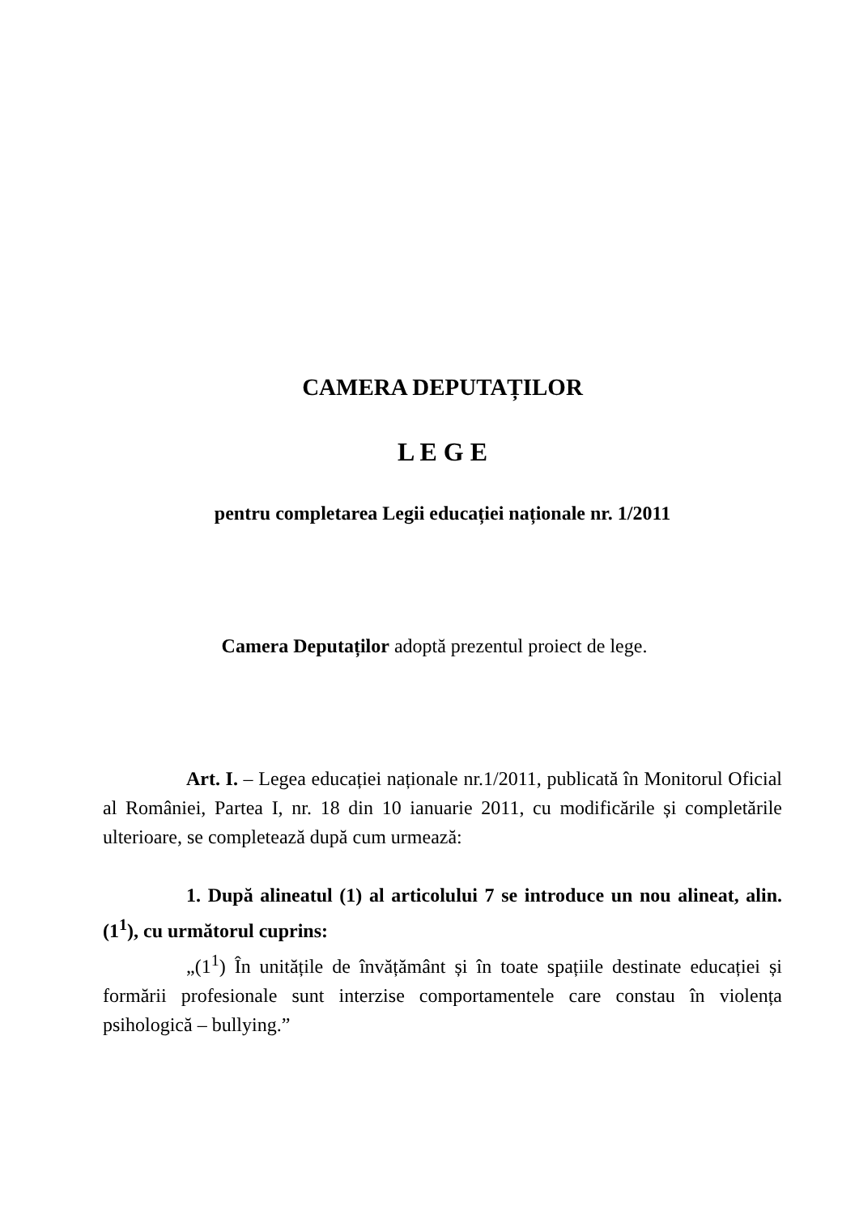CAMERA DEPUTAȚILOR
L E G E
pentru completarea Legii educației naționale nr. 1/2011
Camera Deputaților adoptă prezentul proiect de lege.
Art. I. – Legea educației naționale nr.1/2011, publicată în Monitorul Oficial al României, Partea I, nr. 18 din 10 ianuarie 2011, cu modificările și completările ulterioare, se completează după cum urmează:
1. După alineatul (1) al articolului 7 se introduce un nou alineat, alin. (1<sup>1</sup>), cu următorul cuprins:
„(1<sup>1</sup>) În unitățile de învățământ și în toate spațiile destinate educației și formării profesionale sunt interzise comportamentele care constau în violența psihologică – bullying.”